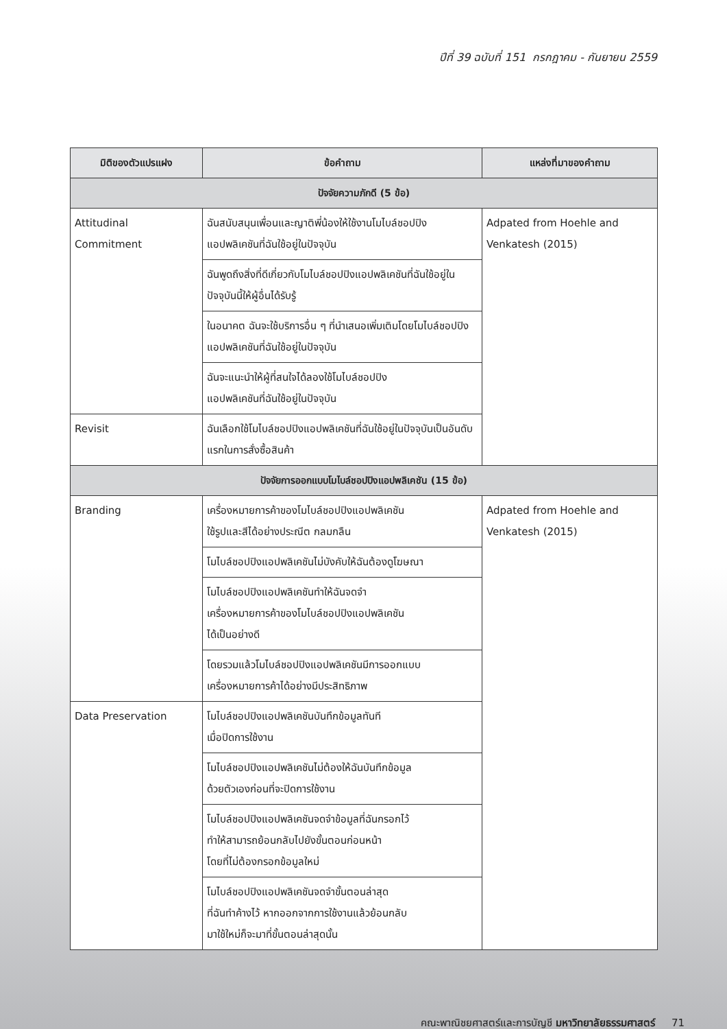ปีที่ 39 ฉบับที่ 151 กรกฎาคม - กันยายน 2559
| มิติของตัวแปรแฝง | ข้อคำถาม | แหล่งที่มาของคำถาม |
| --- | --- | --- |
| ปัจจัยความภักดี (5 ข้อ) | | |
| Attitudinal Commitment | ฉันสนับสนุนเพื่อนและญาติพี่น้องให้ใช้งานโมไบล์ชอปปิงแอปพลิเคชันที่ฉันใช้อยู่ในปัจจุบัน | Adpated from Hoehle and Venkatesh (2015) |
| | ฉันพูดถึงสิ่งที่ดีเกี่ยวกับโมไบล์ชอปปิงแอปพลิเคชันที่ฉันใช้อยู่ในปัจจุบันนี้ให้ผู้อื่นได้รับรู้ | |
| | ในอนาคต ฉันจะใช้บริการอื่น ๆ ที่นำเสนอเพิ่มเติมโดยโมไบล์ชอปปิงแอปพลิเคชันที่ฉันใช้อยู่ในปัจจุบัน | |
| | ฉันจะแนะนำให้ผู้ที่สนใจได้ลองใช้โมไบล์ชอปปิง แอปพลิเคชันที่ฉันใช้อยู่ในปัจจุบัน | |
| Revisit | ฉันเลือกใช้โมไบล์ชอปปิงแอปพลิเคชันที่ฉันใช้อยู่ในปัจจุบันเป็นอันดับแรกในการสั่งซื้อสินค้า | |
| ปัจจัยการออกแบบโมไบล์ชอปปิงแอปพลิเคชัน (15 ข้อ) | | |
| Branding | เครื่องหมายการค้าของโมไบล์ชอปปิงแอปพลิเคชัน ใช้รูปและสีได้อย่างประณีต กลมกลืน | Adpated from Hoehle and Venkatesh (2015) |
| | โมไบล์ชอปปิงแอปพลิเคชันไม่บังคับให้ฉันต้องดูโฆษณา | |
| | โมไบล์ชอปปิงแอปพลิเคชันทำให้ฉันจดจำ เครื่องหมายการค้าของโมไบล์ชอปปิงแอปพลิเคชัน ได้เป็นอย่างดี | |
| | โดยรวมแล้วโมไบล์ชอปปิงแอปพลิเคชันมีการออกแบบเครื่องหมายการค้าได้อย่างมีประสิทธิภาพ | |
| Data Preservation | โมไบล์ชอปปิงแอปพลิเคชันบันทึกข้อมูลทันที เมื่อปิดการใช้งาน | |
| | โมไบล์ชอปปิงแอปพลิเคชันไม่ต้องให้ฉันบันทึกข้อมูล ด้วยตัวเองก่อนที่จะปิดการใช้งาน | |
| | โมไบล์ชอปปิงแอปพลิเคชันจดจำข้อมูลที่ฉันกรอกไว้ ทำให้สามารถย้อนกลับไปยังขั้นตอนก่อนหน้า โดยที่ไม่ต้องกรอกข้อมูลใหม่ | |
| | โมไบล์ชอปปิงแอปพลิเคชันจดจำขั้นตอนล่าสุด ที่ฉันทำค้างไว้ หากออกจากการใช้งานแล้วย้อนกลับ มาใช้ใหม่ก็จะมาที่ขั้นตอนล่าสุดนั้น | |
คณะพาณิชยศาสตร์และการบัญชี มหาวิทยาลัยธรรมศาสตร์ 71